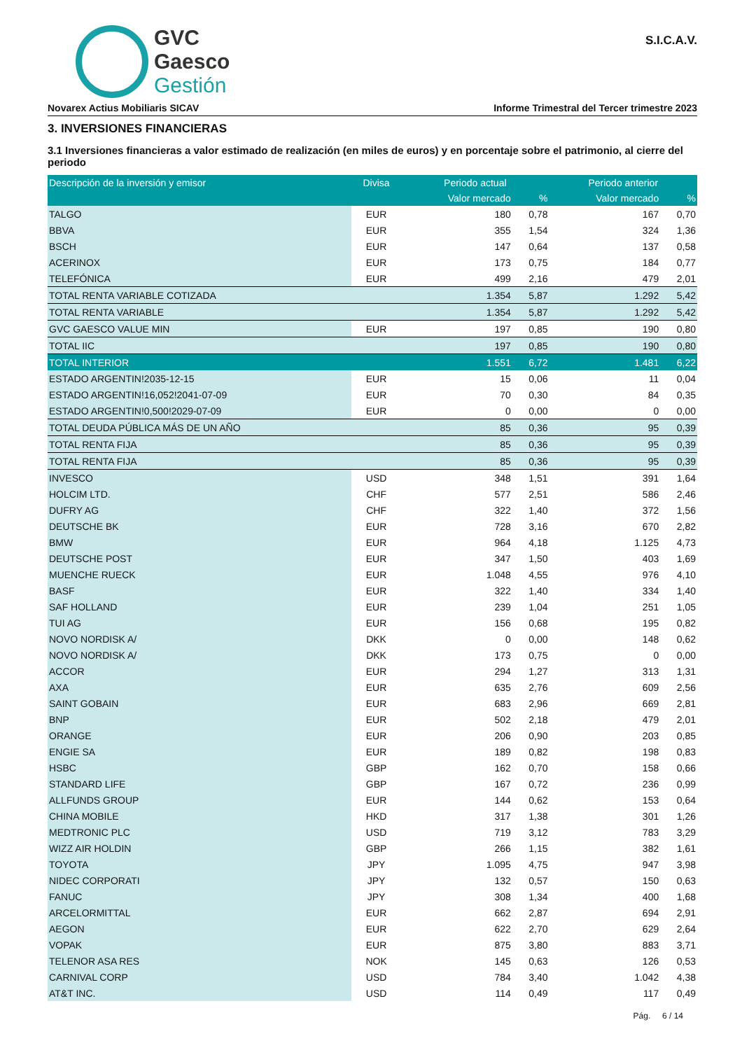GVC
Gaesco
Gestión
S.I.C.A.V.
Novarex Actius Mobiliaris SICAV Informe Trimestral del Tercer trimestre 2023
3. INVERSIONES FINANCIERAS
3.1 Inversiones financieras a valor estimado de realización (en miles de euros) y en porcentaje sobre el patrimonio, al cierre del periodo
| Descripción de la inversión y emisor | Divisa | Periodo actual | | Periodo anterior | |
| --- | --- | --- | --- | --- | --- |
| | | Valor mercado | % | Valor mercado | % |
| TALGO | EUR | 180 | 0,78 | 167 | 0,70 |
| BBVA | EUR | 355 | 1,54 | 324 | 1,36 |
| BSCH | EUR | 147 | 0,64 | 137 | 0,58 |
| ACERINOX | EUR | 173 | 0,75 | 184 | 0,77 |
| TELEFÓNICA | EUR | 499 | 2,16 | 479 | 2,01 |
| TOTAL RENTA VARIABLE COTIZADA | | 1.354 | 5,87 | 1.292 | 5,42 |
| TOTAL RENTA VARIABLE | | 1.354 | 5,87 | 1.292 | 5,42 |
| GVC GAESCO VALUE MIN | EUR | 197 | 0,85 | 190 | 0,80 |
| TOTAL IIC | | 197 | 0,85 | 190 | 0,80 |
| TOTAL INTERIOR | | 1.551 | 6,72 | 1.481 | 6,22 |
| ESTADO ARGENTIN!2035-12-15 | EUR | 15 | 0,06 | 11 | 0,04 |
| ESTADO ARGENTIN!16,052!2041-07-09 | EUR | 70 | 0,30 | 84 | 0,35 |
| ESTADO ARGENTIN!0,500!2029-07-09 | EUR | 0 | 0,00 | 0 | 0,00 |
| TOTAL DEUDA PÚBLICA MÁS DE UN AÑO | | 85 | 0,36 | 95 | 0,39 |
| TOTAL RENTA FIJA | | 85 | 0,36 | 95 | 0,39 |
| TOTAL RENTA FIJA | | 85 | 0,36 | 95 | 0,39 |
| INVESCO | USD | 348 | 1,51 | 391 | 1,64 |
| HOLCIM LTD. | CHF | 577 | 2,51 | 586 | 2,46 |
| DUFRY AG | CHF | 322 | 1,40 | 372 | 1,56 |
| DEUTSCHE BK | EUR | 728 | 3,16 | 670 | 2,82 |
| BMW | EUR | 964 | 4,18 | 1.125 | 4,73 |
| DEUTSCHE POST | EUR | 347 | 1,50 | 403 | 1,69 |
| MUENCHE RUECK | EUR | 1.048 | 4,55 | 976 | 4,10 |
| BASF | EUR | 322 | 1,40 | 334 | 1,40 |
| SAF HOLLAND | EUR | 239 | 1,04 | 251 | 1,05 |
| TUI AG | EUR | 156 | 0,68 | 195 | 0,82 |
| NOVO NORDISK A/ | DKK | 0 | 0,00 | 148 | 0,62 |
| NOVO NORDISK A/ | DKK | 173 | 0,75 | 0 | 0,00 |
| ACCOR | EUR | 294 | 1,27 | 313 | 1,31 |
| AXA | EUR | 635 | 2,76 | 609 | 2,56 |
| SAINT GOBAIN | EUR | 683 | 2,96 | 669 | 2,81 |
| BNP | EUR | 502 | 2,18 | 479 | 2,01 |
| ORANGE | EUR | 206 | 0,90 | 203 | 0,85 |
| ENGIE SA | EUR | 189 | 0,82 | 198 | 0,83 |
| HSBC | GBP | 162 | 0,70 | 158 | 0,66 |
| STANDARD LIFE | GBP | 167 | 0,72 | 236 | 0,99 |
| ALLFUNDS GROUP | EUR | 144 | 0,62 | 153 | 0,64 |
| CHINA MOBILE | HKD | 317 | 1,38 | 301 | 1,26 |
| MEDTRONIC PLC | USD | 719 | 3,12 | 783 | 3,29 |
| WIZZ AIR HOLDIN | GBP | 266 | 1,15 | 382 | 1,61 |
| TOYOTA | JPY | 1.095 | 4,75 | 947 | 3,98 |
| NIDEC CORPORATI | JPY | 132 | 0,57 | 150 | 0,63 |
| FANUC | JPY | 308 | 1,34 | 400 | 1,68 |
| ARCELORMITTAL | EUR | 662 | 2,87 | 694 | 2,91 |
| AEGON | EUR | 622 | 2,70 | 629 | 2,64 |
| VOPAK | EUR | 875 | 3,80 | 883 | 3,71 |
| TELENOR ASA RES | NOK | 145 | 0,63 | 126 | 0,53 |
| CARNIVAL CORP | USD | 784 | 3,40 | 1.042 | 4,38 |
| AT&T INC. | USD | 114 | 0,49 | 117 | 0,49 |
Pág. 6 / 14